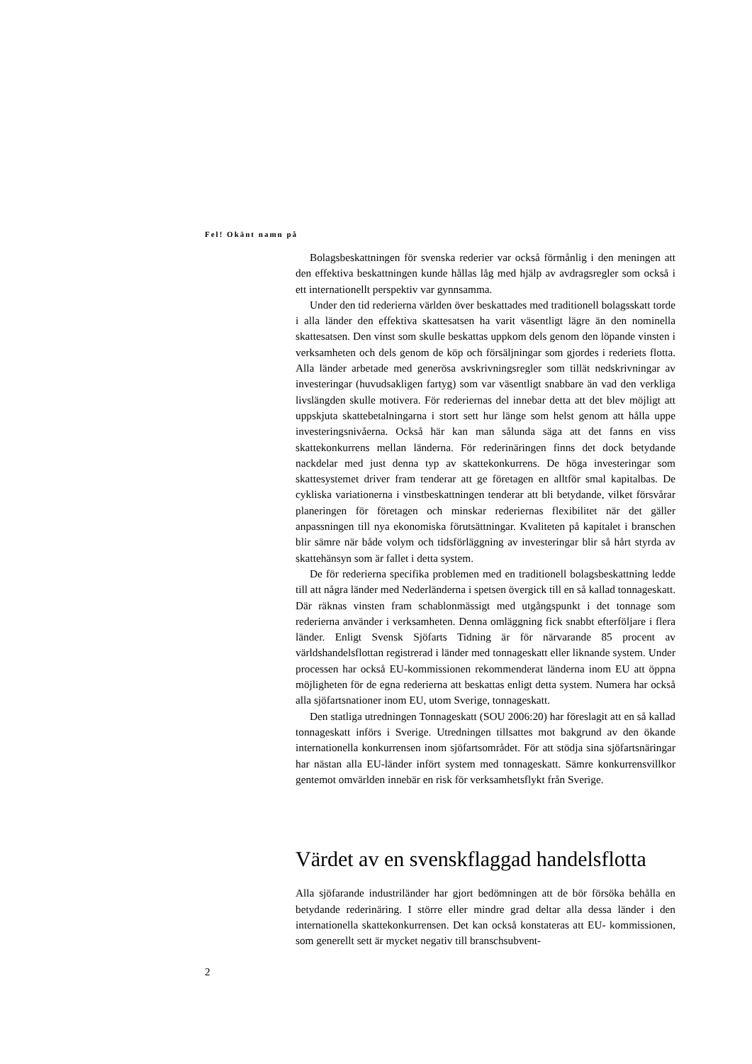Fel! Okänt namn på
Bolagsbeskattningen för svenska rederier var också förmånlig i den meningen att den effektiva beskattningen kunde hållas låg med hjälp av avdragsregler som också i ett internationellt perspektiv var gynnsamma.
Under den tid rederierna världen över beskattades med traditionell bolagsskatt torde i alla länder den effektiva skattesatsen ha varit väsentligt lägre än den nominella skattesatsen. Den vinst som skulle beskattas uppkom dels genom den löpande vinsten i verksamheten och dels genom de köp och försäljningar som gjordes i rederiets flotta. Alla länder arbetade med generösa avskrivningsregler som tillät nedskrivningar av investeringar (huvudsakligen fartyg) som var väsentligt snabbare än vad den verkliga livslängden skulle motivera. För rederiernas del innebar detta att det blev möjligt att uppskjuta skattebetalningarna i stort sett hur länge som helst genom att hålla uppe investeringsnivåerna. Också här kan man sålunda säga att det fanns en viss skattekonkurrens mellan länderna. För rederinäringen finns det dock betydande nackdelar med just denna typ av skattekonkurrens. De höga investeringar som skattesystemet driver fram tenderar att ge företagen en alltför smal kapitalbas. De cykliska variationerna i vinstbeskattningen tenderar att bli betydande, vilket försvårar planeringen för företagen och minskar rederiernas flexibilitet när det gäller anpassningen till nya ekonomiska förutsättningar. Kvaliteten på kapitalet i branschen blir sämre när både volym och tidsförläggning av investeringar blir så hårt styrda av skattehänsyn som är fallet i detta system.
De för rederierna specifika problemen med en traditionell bolagsbeskattning ledde till att några länder med Nederländerna i spetsen övergick till en så kallad tonnageskatt. Där räknas vinsten fram schablonmässigt med utgångspunkt i det tonnage som rederierna använder i verksamheten. Denna omläggning fick snabbt efterföljare i flera länder. Enligt Svensk Sjöfarts Tidning är för närvarande 85 procent av världshandelsflottan registrerad i länder med tonnageskatt eller liknande system. Under processen har också EU-kommissionen rekommenderat länderna inom EU att öppna möjligheten för de egna rederierna att beskattas enligt detta system. Numera har också alla sjöfartsnationer inom EU, utom Sverige, tonnageskatt.
Den statliga utredningen Tonnageskatt (SOU 2006:20) har föreslagit att en så kallad tonnageskatt införs i Sverige. Utredningen tillsattes mot bakgrund av den ökande internationella konkurrensen inom sjöfartsområdet. För att stödja sina sjöfartsnäringar har nästan alla EU-länder infört system med tonnageskatt. Sämre konkurrensvillkor gentemot omvärlden innebär en risk för verksamhetsflykt från Sverige.
Värdet av en svenskflaggad handelsflotta
Alla sjöfarande industriländer har gjort bedömningen att de bör försöka behålla en betydande rederinäring. I större eller mindre grad deltar alla dessa länder i den internationella skattekonkurrensen. Det kan också konstateras att EU- kommissionen, som generellt sett är mycket negativ till branschsubvent-
2